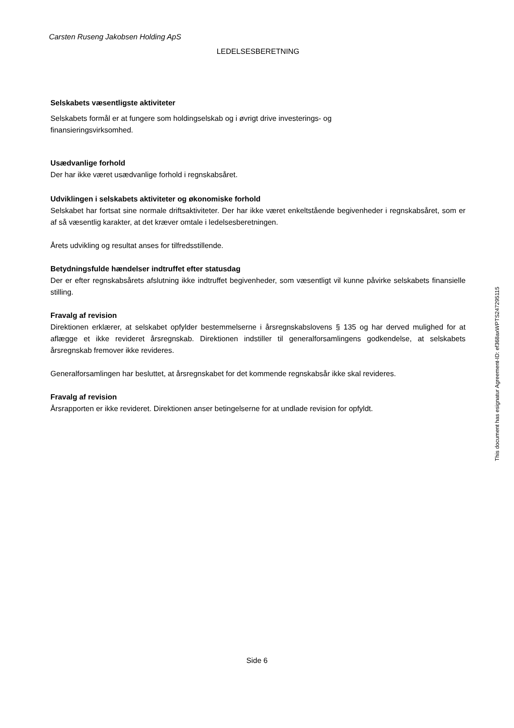Carsten Ruseng Jakobsen Holding ApS
LEDELSESBERETNING
Selskabets væsentligste aktiviteter
Selskabets formål er at fungere som holdingselskab og i øvrigt drive investerings- og
finansieringsvirksomhed.
Usædvanlige forhold
Der har ikke været usædvanlige forhold i regnskabsåret.
Udviklingen i selskabets aktiviteter og økonomiske forhold
Selskabet har fortsat sine normale driftsaktiviteter. Der har ikke været enkeltstående begivenheder i regnskabsåret, som er af så væsentlig karakter, at det kræver omtale i ledelsesberetningen.
Årets udvikling og resultat anses for tilfredsstillende.
Betydningsfulde hændelser indtruffet efter statusdag
Der er efter regnskabsårets afslutning ikke indtruffet begivenheder, som væsentligt vil kunne påvirke selskabets finansielle stilling.
Fravalg af revision
Direktionen erklærer, at selskabet opfylder bestemmelserne i årsregnskabslovens § 135 og har derved mulighed for at aflægge et ikke revideret årsregnskab. Direktionen indstiller til generalforsamlingens godkendelse, at selskabets årsregnskab fremover ikke revideres.
Generalforsamlingen har besluttet, at årsregnskabet for det kommende regnskabsår ikke skal revideres.
Fravalg af revision
Årsrapporten er ikke revideret. Direktionen anser betingelserne for at undlade revision for opfyldt.
This document has esignatur Agreement-ID: ef368axWPTS247295115
Side 6